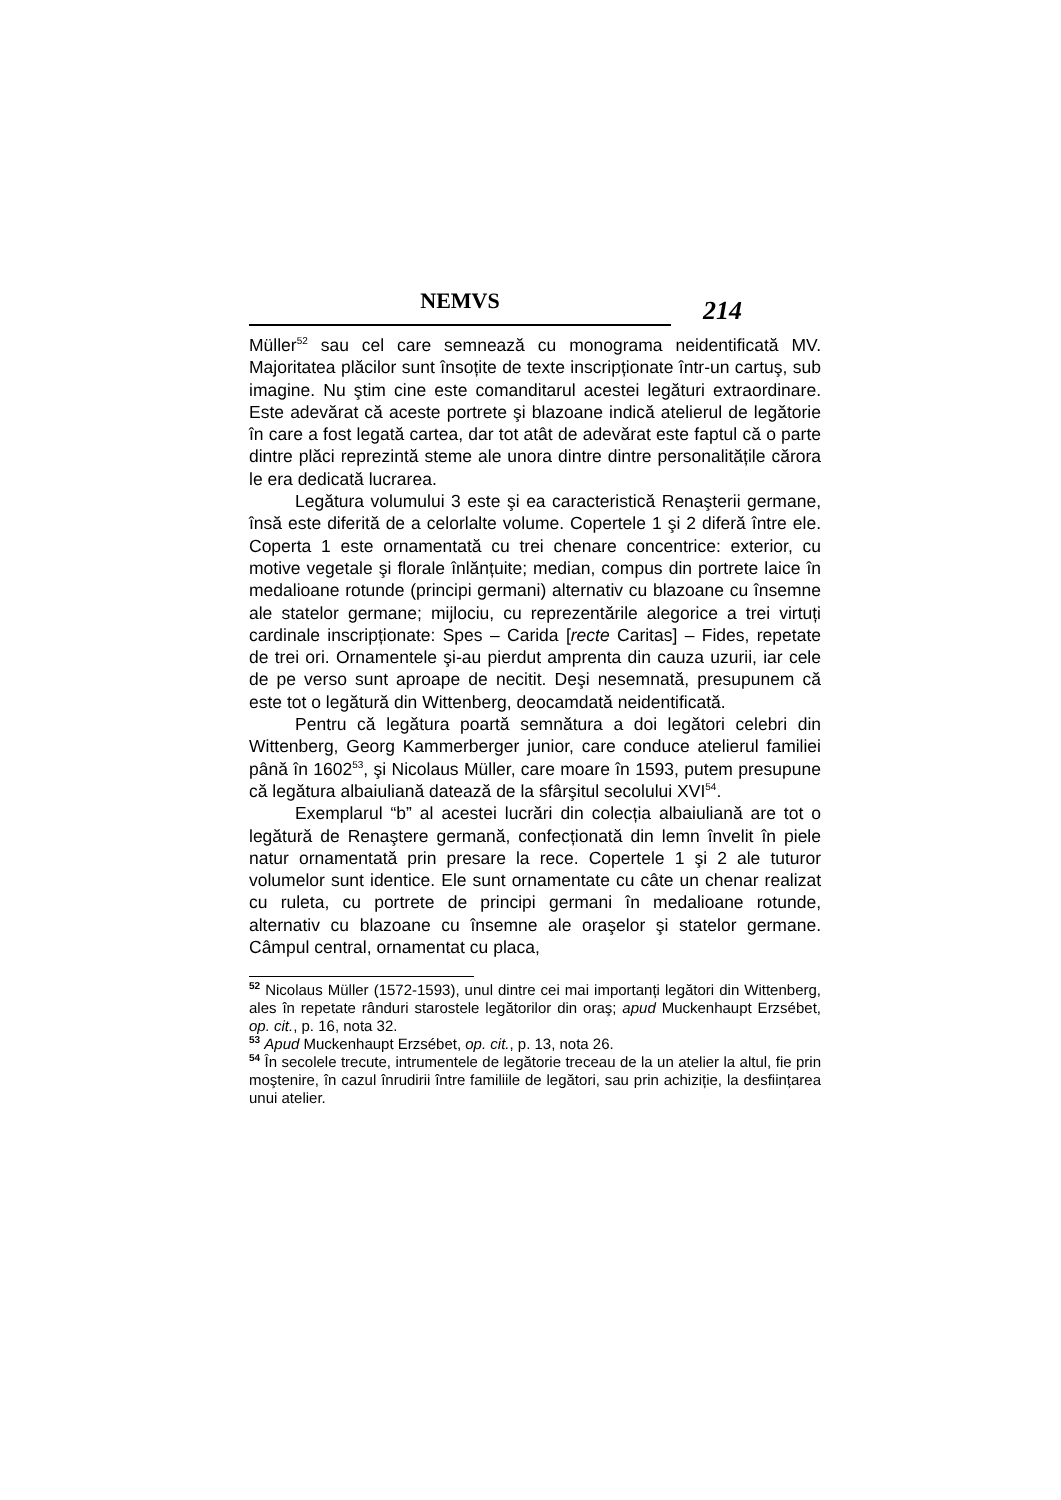NEMVS
214
Müller<sup>52</sup> sau cel care semnează cu monograma neidentificată MV. Majoritatea plăcilor sunt însoțite de texte inscripționate într-un cartuş, sub imagine. Nu ştim cine este comanditarul acestei legături extraordinare. Este adevărat că aceste portrete şi blazoane indică atelierul de legătorie în care a fost legată cartea, dar tot atât de adevărat este faptul că o parte dintre plăci reprezintă steme ale unora dintre dintre personalitățile cărora le era dedicată lucrarea.
Legătura volumului 3 este şi ea caracteristică Renaşterii germane, însă este diferită de a celorlalte volume. Copertele 1 şi 2 diferă între ele. Coperta 1 este ornamentată cu trei chenare concentrice: exterior, cu motive vegetale şi florale înlănțuite; median, compus din portrete laice în medalioane rotunde (principi germani) alternativ cu blazoane cu însemne ale statelor germane; mijlociu, cu reprezentările alegorice a trei virtuți cardinale inscripționate: Spes – Carida [recte Caritas] – Fides, repetate de trei ori. Ornamentele şi-au pierdut amprenta din cauza uzurii, iar cele de pe verso sunt aproape de necitit. Deşi nesemnată, presupunem că este tot o legătură din Wittenberg, deocamdată neidentificată.
Pentru că legătura poartă semnătura a doi legători celebri din Wittenberg, Georg Kammerberger junior, care conduce atelierul familiei până în 1602<sup>53</sup>, şi Nicolaus Müller, care moare în 1593, putem presupune că legătura albaiuliană datează de la sfârşitul secolului XVI<sup>54</sup>.
Exemplarul “b” al acestei lucrări din colecția albaiuliană are tot o legătură de Renaştere germană, confecționată din lemn învelit în piele natur ornamentată prin presare la rece. Copertele 1 şi 2 ale tuturor volumelor sunt identice. Ele sunt ornamentate cu câte un chenar realizat cu ruleta, cu portrete de principi germani în medalioane rotunde, alternativ cu blazoane cu însemne ale oraşelor şi statelor germane. Câmpul central, ornamentat cu placa,
<sup>52</sup> Nicolaus Müller (1572-1593), unul dintre cei mai importanți legători din Wittenberg, ales în repetate rânduri starostele legătorilor din oraş; apud Muckenhaupt Erzsébet, op. cit., p. 16, nota 32.
<sup>53</sup> Apud Muckenhaupt Erzsébet, op. cit., p. 13, nota 26.
<sup>54</sup> În secolele trecute, intrumentele de legătorie treceau de la un atelier la altul, fie prin moştenire, în cazul înrudirii între familiile de legători, sau prin achiziție, la desființarea unui atelier.